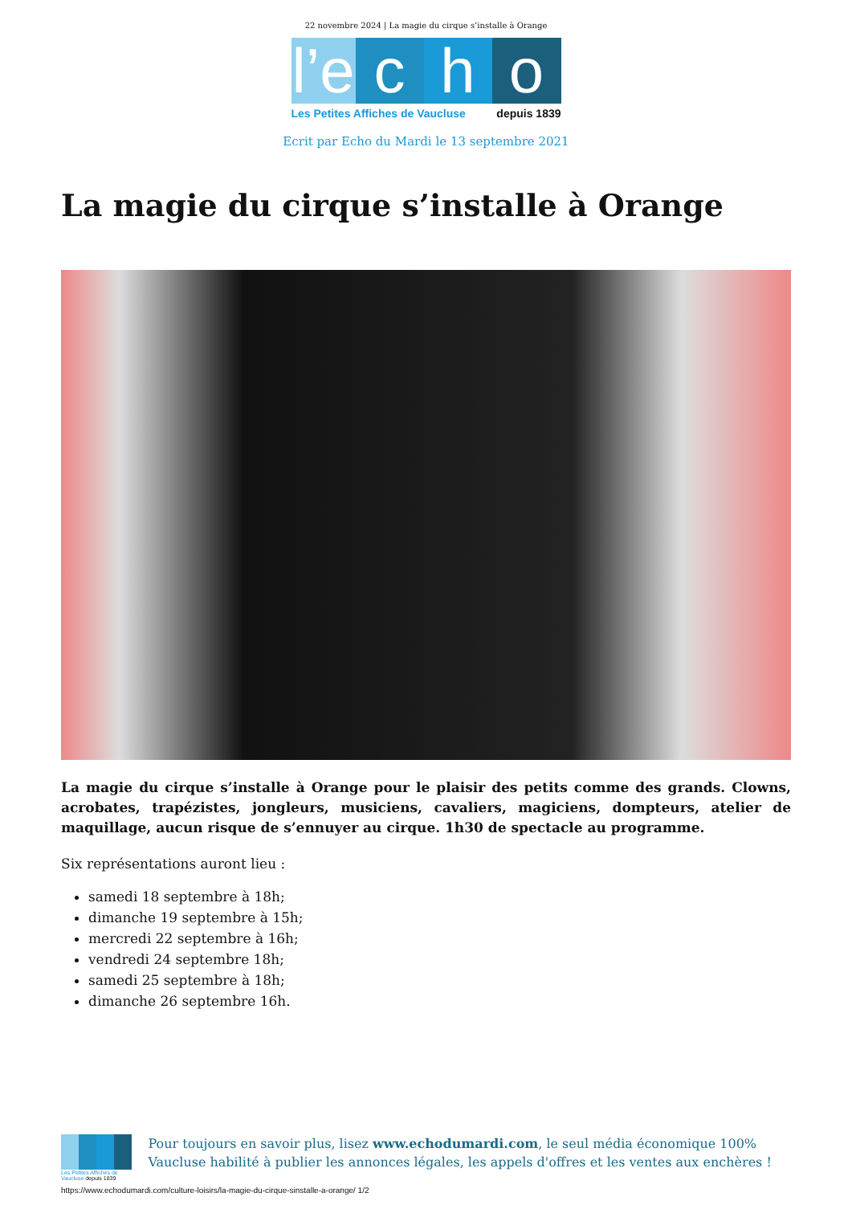22 novembre 2024 | La magie du cirque s’installe à Orange
l’e
c h o
Les Petites Affiches de Vaucluse depuis 1839
Ecrit par Echo du Mardi le 13 septembre 2021
La magie du cirque s’installe à Orange
La magie du cirque s’installe à Orange pour le plaisir des petits comme des grands. Clowns, acrobates, trapézistes, jongleurs, musiciens, cavaliers, magiciens, dompteurs, atelier de maquillage, aucun risque de s’ennuyer au cirque. 1h30 de spectacle au programme.
Six représentations auront lieu :
samedi 18 septembre à 18h;
dimanche 19 septembre à 15h;
mercredi 22 septembre à 16h;
vendredi 24 septembre 18h;
samedi 25 septembre à 18h;
dimanche 26 septembre 16h.
Les Petites Affiches de Vaucluse depuis 1839
Pour toujours en savoir plus, lisez www.echodumardi.com, le seul média économique 100% Vaucluse habilité à publier les annonces légales, les appels d'offres et les ventes aux enchères !
https://www.echodumardi.com/culture-loisirs/la-magie-du-cirque-sinstalle-a-orange/ 1/2